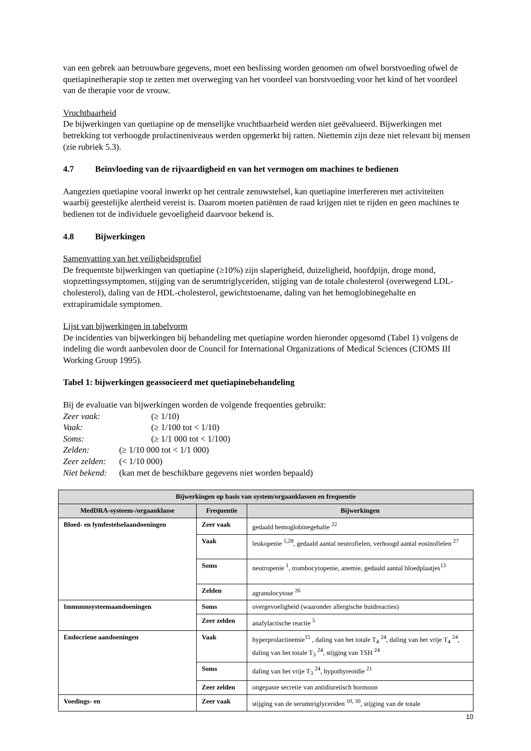van een gebrek aan betrouwbare gegevens, moet een beslissing worden genomen om ofwel borstvoeding ofwel de quetiapinetherapie stop te zetten met overweging van het voordeel van borstvoeding voor het kind of het voordeel van de therapie voor de vrouw.
Vruchtbaarheid
De bijwerkingen van quetiapine op de menselijke vruchtbaarheid werden niet geëvalueerd. Bijwerkingen met betrekking tot verhoogde prolactineniveaus werden opgemerkt bij ratten. Niettemin zijn deze niet relevant bij mensen (zie rubriek 5.3).
4.7 Beïnvloeding van de rijvaardigheid en van het vermogen om machines te bedienen
Aangezien quetiapine vooral inwerkt op het centrale zenuwstelsel, kan quetiapine interfereren met activiteiten waarbij geestelijke alertheid vereist is. Daarom moeten patiënten de raad krijgen niet te rijden en geen machines te bedienen tot de individuele gevoeligheid daarvoor bekend is.
4.8 Bijwerkingen
Samenvatting van het veiligheidsprofiel
De frequentste bijwerkingen van quetiapine (≥10%) zijn slaperigheid, duizeligheid, hoofdpijn, droge mond, stopzettingssymptomen, stijging van de serumtriglyceriden, stijging van de totale cholesterol (overwegend LDL-cholesterol), daling van de HDL-cholesterol, gewichtstoename, daling van het hemoglobinegehalte en extrapiramidale symptomen.
Lijst van bijwerkingen in tabelvorm
De incidenties van bijwerkingen bij behandeling met quetiapine worden hieronder opgesomd (Tabel 1) volgens de indeling die wordt aanbevolen door de Council for International Organizations of Medical Sciences (CIOMS III Working Group 1995).
Tabel 1: bijwerkingen geassocieerd met quetiapinebehandeling
Bij de evaluatie van bijwerkingen worden de volgende frequenties gebruikt:
Zeer vaak: (≥ 1/10)
Vaak: (≥ 1/100 tot < 1/10)
Soms: (≥ 1/1 000 tot < 1/100)
Zelden: (≥ 1/10 000 tot < 1/1 000)
Zeer zelden: (< 1/10 000)
Niet bekend: (kan met de beschikbare gegevens niet worden bepaald)
| Bijwerkingen op basis van system/orgaanklassen en frequentie | | |
| --- | --- | --- |
| MedDRA-systeem-/orgaanklasse | Frequentie | Bijwerkingen |
| Bloed- en lymfestelselaandoeningen | Zeer vaak | gedaald hemoglobinegehalte <sup>22</sup> |
| | Vaak | leukopenie <sup>1,28</sup>, gedaald aantal neutrofielen, verhoogd aantal eosinofielen <sup>27</sup> |
| | Soms | neutropenie <sup>1</sup>, trombocytopenie, anemie, gedaald aantal bloedplaatjes<sup>13</sup> |
| | Zelden | agranulocytose <sup>26</sup> |
| Immuunsysteemaandoeningen | Soms | overgevoeligheid (waaronder allergische huidreacties) |
| | Zeer zelden | anafylactische reactie <sup>5</sup> |
| Endocriene aandoeningen | Vaak | hyperprolactinemie<sup>15</sup> , daling van het totale T<sub>4</sub> <sup>24</sup>, daling van het vrije T<sub>4</sub> <sup>24</sup>, daling van het totale T<sub>3</sub> <sup>24</sup>, stijging van TSH <sup>24</sup> |
| | Soms | daling van het vrije T<sub>3</sub> <sup>24</sup>, hypothyreoïdie <sup>21</sup> |
| | Zeer zelden | ongepaste secretie van antidiuretisch hormoon |
| Voedings- en | Zeer vaak | stijging van de serumtriglyceriden <sup>10, 30</sup>, stijging van de totale |
10